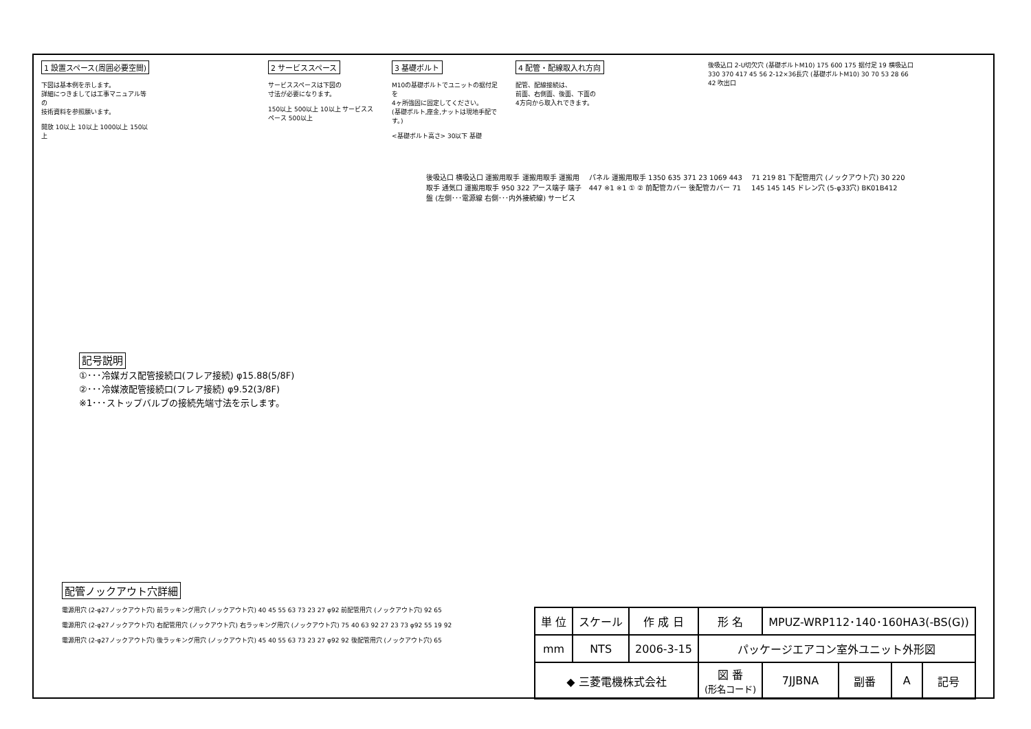1 設置スペース(周囲必要空間)
下図は基本例を示します。
詳細につきましては工事マニュアル等の
技術資料を参照願います。
開放 10以上 10以上 1000以上 150以上
2 サービススペース
サービススペースは下図の
寸法が必要になります。
150以上 500以上 10以上 サービススペース 500以上
3 基礎ボルト
M10の基礎ボルトでユニットの据付足を
4ヶ所強固に固定してください。
(基礎ボルト,座金,ナットは現地手配です。)
<基礎ボルト高さ> 30以下 基礎
4 配管・配線取入れ方向
配管、配線接続は、
前面、右側面、後面、下面の
4方向から取入れできます。
後吸込口 2-U切欠穴 (基礎ボルトM10) 175 600 175 据付足 19 横吸込口 330 370 417 45 56 2-12×36長穴 (基礎ボルトM10) 30 70 53 28 66 42 吹出口
記号説明
①･･･冷媒ガス配管接続口(フレア接続) φ15.88(5/8F)
②･･･冷媒液配管接続口(フレア接続) φ9.52(3/8F)
※1･･･ストップバルブの接続先端寸法を示します。
配管ノックアウト穴詳細
電源用穴 (2-φ27ノックアウト穴) 前ラッキング用穴 (ノックアウト穴) 40 45 55 63 73 23 27 φ92 前配管用穴 (ノックアウト穴) 92 65
電源用穴 (2-φ27ノックアウト穴) 右配管用穴 (ノックアウト穴) 右ラッキング用穴 (ノックアウト穴) 75 40 63 92 27 23 73 φ92 55 19 92
電源用穴 (2-φ27ノックアウト穴) 後ラッキング用穴 (ノックアウト穴) 45 40 55 63 73 23 27 φ92 92 後配管用穴 (ノックアウト穴) 65
後吸込口 横吸込口 運搬用取手 運搬用取手 運搬用取手 通気口 運搬用取手 950 322 アース端子 端子盤 (左側･･･電源線 右側･･･内外接続線) サービスパネル 運搬用取手 1350 635 371 23 1069 443 447 ※1 ※1 ① ② 前配管カバー 後配管カバー 71 71 219 81 下配管用穴 (ノックアウト穴) 30 220 145 145 145 ドレン穴 (5-φ33穴) BK01B412
| 単 位 | スケール | 作 成 日 | 形 名 | MPUZ-WRP112･140･160HA3(-BS(G)) | | | |
| mm | NTS | 2006-3-15 | パッケージエアコン室外ユニット外形図 | | | | |
| ◆ 三菱電機株式会社 | | | 図 番 (形名コード) | 7JJBNA | 副番 | A | 記号 |